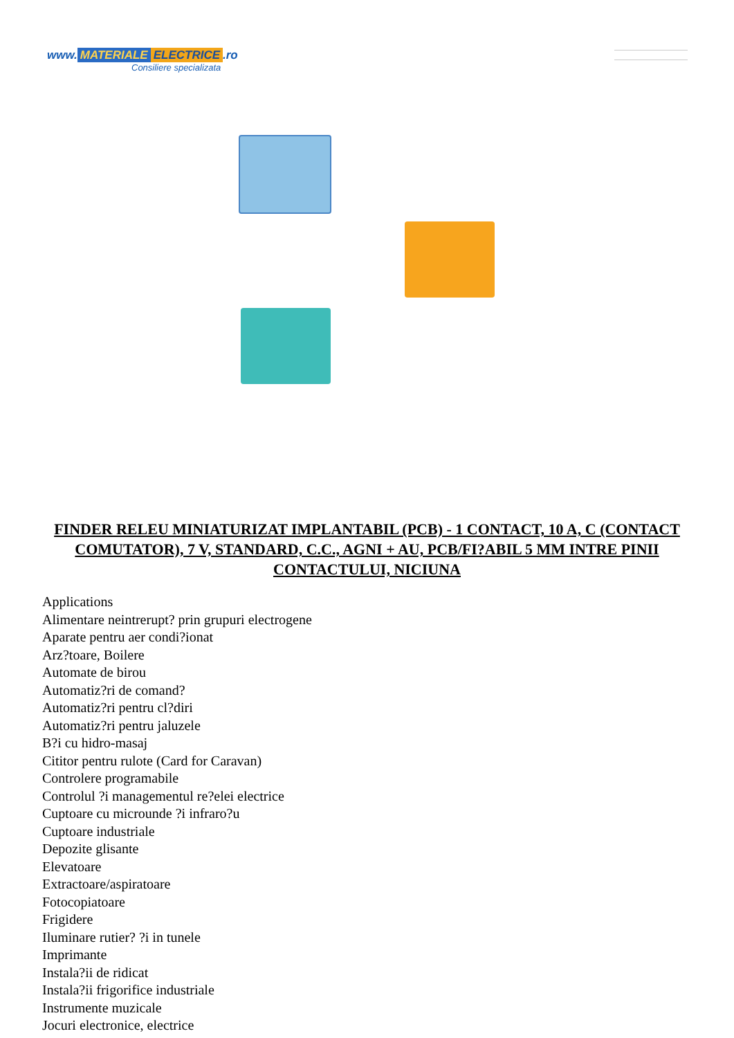www. MATERIALE ELECTRICE.ro
Consiliere specializata
FINDER RELEU MINIATURIZAT IMPLANTABIL (PCB) - 1 CONTACT, 10 A, C (CONTACT COMUTATOR), 7 V, STANDARD, C.C., AGNI + AU, PCB/FI?ABIL 5 MM INTRE PINII CONTACTULUI, NICIUNA
Applications
Alimentare neintrerupt? prin grupuri electrogene
Aparate pentru aer condi?ionat
Arz?toare, Boilere
Automate de birou
Automatiz?ri de comand?
Automatiz?ri pentru cl?diri
Automatiz?ri pentru jaluzele
B?i cu hidro-masaj
Cititor pentru rulote (Card for Caravan)
Controlere programabile
Controlul ?i managementul re?elei electrice
Cuptoare cu microunde ?i infraro?u
Cuptoare industriale
Depozite glisante
Elevatoare
Extractoare/aspiratoare
Fotocopiatoare
Frigidere
Iluminare rutier? ?i in tunele
Imprimante
Instala?ii de ridicat
Instala?ii frigorifice industriale
Instrumente muzicale
Jocuri electronice, electrice